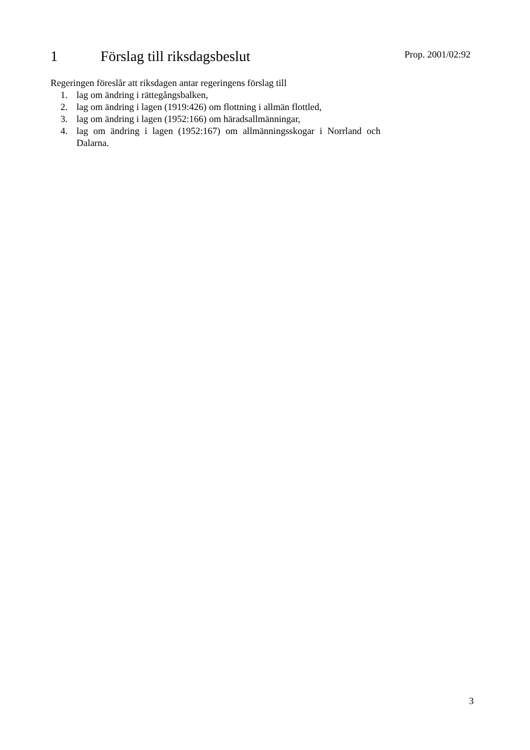1 Förslag till riksdagsbeslut
Prop. 2001/02:92
Regeringen föreslår att riksdagen antar regeringens förslag till
1. lag om ändring i rättegångsbalken,
2. lag om ändring i lagen (1919:426) om flottning i allmän flottled,
3. lag om ändring i lagen (1952:166) om häradsallmänningar,
4. lag om ändring i lagen (1952:167) om allmänningsskogar i Norrland och Dalarna.
3